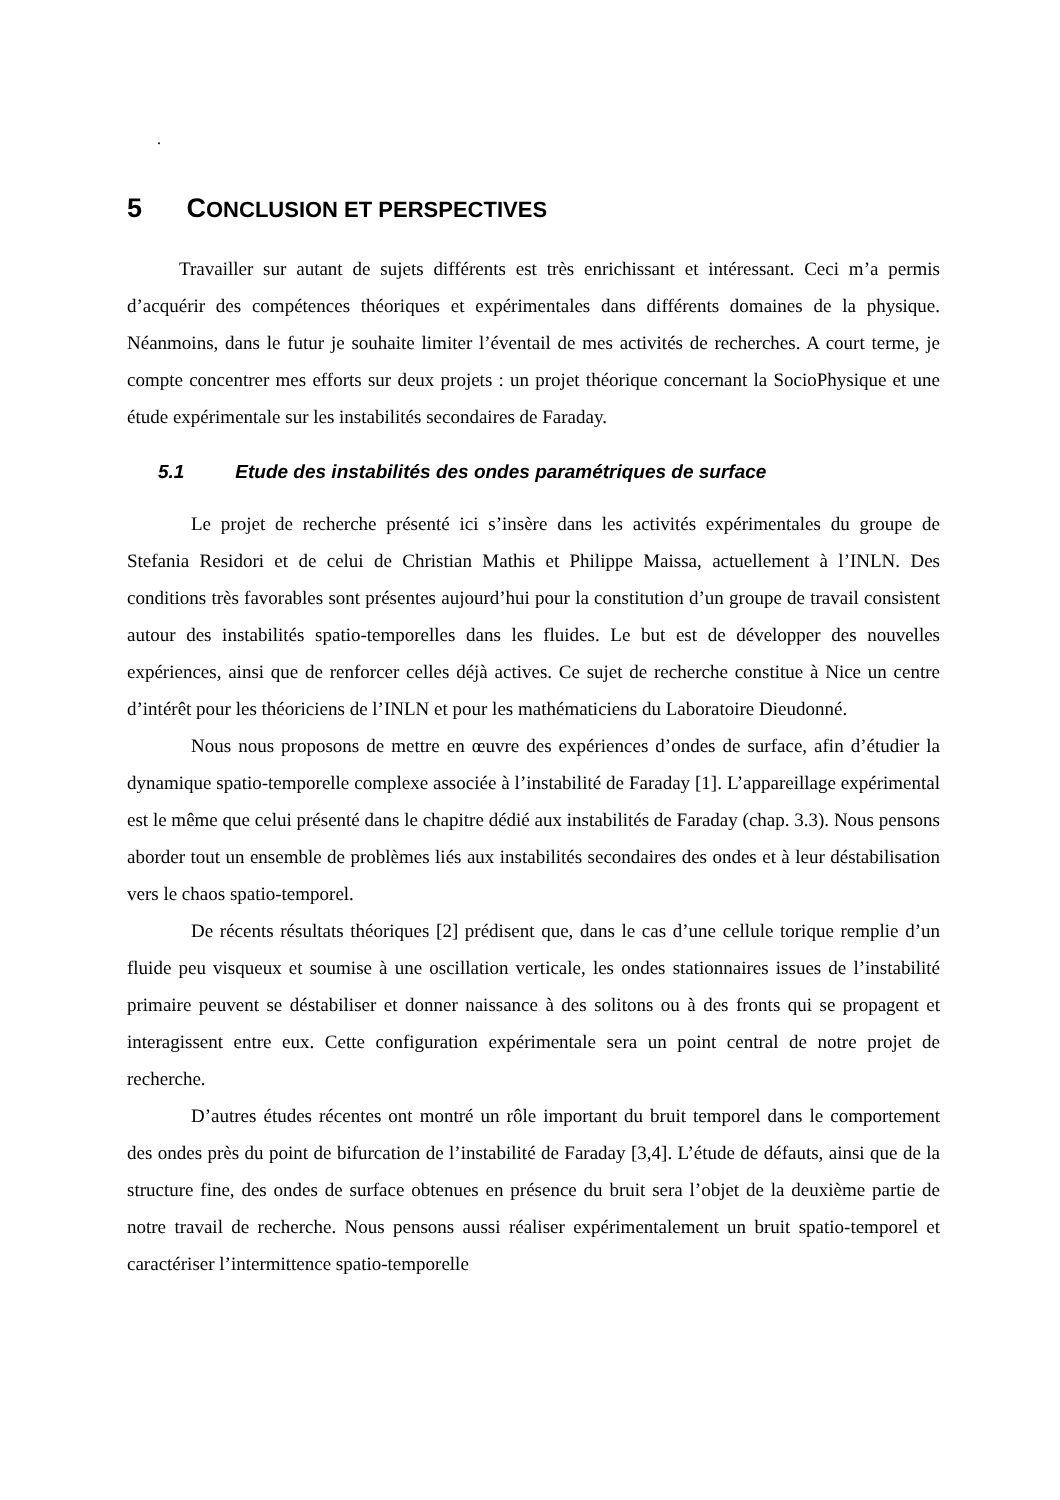.
5 CONCLUSION ET PERSPECTIVES
Travailler sur autant de sujets différents est très enrichissant et intéressant. Ceci m’a permis d’acquérir des compétences théoriques et expérimentales dans différents domaines de la physique. Néanmoins, dans le futur je souhaite limiter l’éventail de mes activités de recherches. A court terme, je compte concentrer mes efforts sur deux projets : un projet théorique concernant la SocioPhysique et une étude expérimentale sur les instabilités secondaires de Faraday.
5.1 Etude des instabilités des ondes paramétriques de surface
Le projet de recherche présenté ici s’insère dans les activités expérimentales du groupe de Stefania Residori et de celui de Christian Mathis et Philippe Maissa, actuellement à l’INLN. Des conditions très favorables sont présentes aujourd’hui pour la constitution d’un groupe de travail consistent autour des instabilités spatio-temporelles dans les fluides. Le but est de développer des nouvelles expériences, ainsi que de renforcer celles déjà actives. Ce sujet de recherche constitue à Nice un centre d’intérêt pour les théoriciens de l’INLN et pour les mathématiciens du Laboratoire Dieudonné.
Nous nous proposons de mettre en œuvre des expériences d’ondes de surface, afin d’étudier la dynamique spatio-temporelle complexe associée à l’instabilité de Faraday [1]. L’appareillage expérimental est le même que celui présenté dans le chapitre dédié aux instabilités de Faraday (chap. 3.3). Nous pensons aborder tout un ensemble de problèmes liés aux instabilités secondaires des ondes et à leur déstabilisation vers le chaos spatio-temporel.
De récents résultats théoriques [2] prédisent que, dans le cas d’une cellule torique remplie d’un fluide peu visqueux et soumise à une oscillation verticale, les ondes stationnaires issues de l’instabilité primaire peuvent se déstabiliser et donner naissance à des solitons ou à des fronts qui se propagent et interagissent entre eux. Cette configuration expérimentale sera un point central de notre projet de recherche.
D’autres études récentes ont montré un rôle important du bruit temporel dans le comportement des ondes près du point de bifurcation de l’instabilité de Faraday [3,4]. L’étude de défauts, ainsi que de la structure fine, des ondes de surface obtenues en présence du bruit sera l’objet de la deuxième partie de notre travail de recherche. Nous pensons aussi réaliser expérimentalement un bruit spatio-temporel et caractériser l’intermittence spatio-temporelle